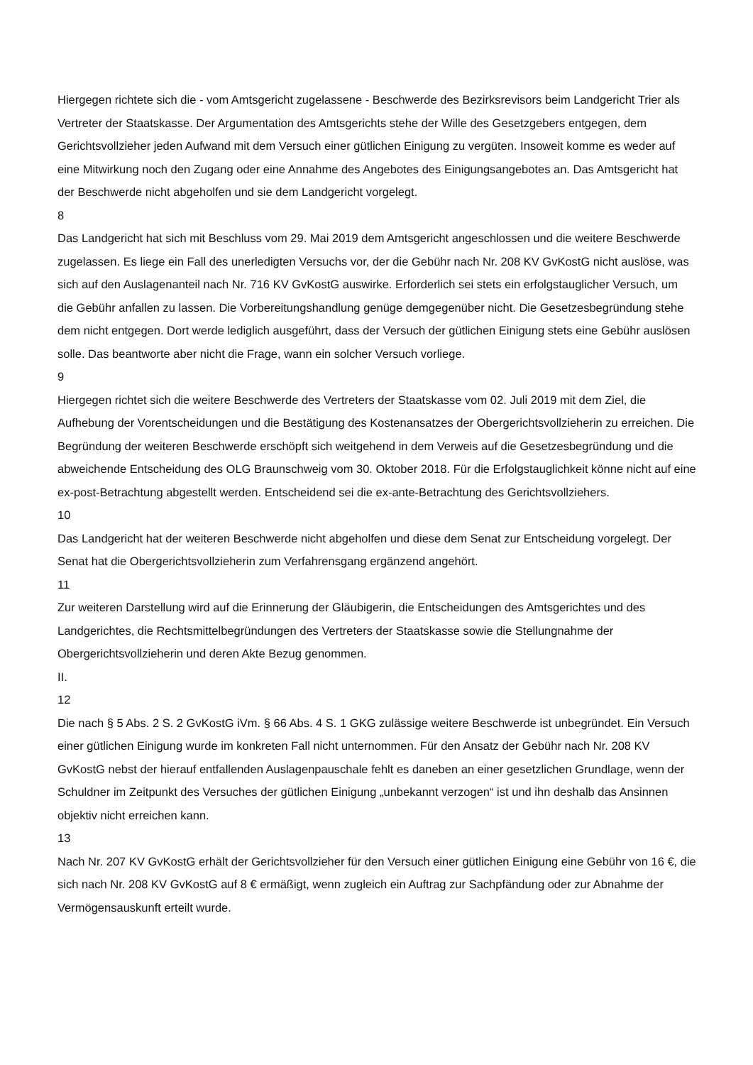Hiergegen richtete sich die - vom Amtsgericht zugelassene - Beschwerde des Bezirksrevisors beim Landgericht Trier als Vertreter der Staatskasse. Der Argumentation des Amtsgerichts stehe der Wille des Gesetzgebers entgegen, dem Gerichtsvollzieher jeden Aufwand mit dem Versuch einer gütlichen Einigung zu vergüten. Insoweit komme es weder auf eine Mitwirkung noch den Zugang oder eine Annahme des Angebotes des Einigungsangebotes an. Das Amtsgericht hat der Beschwerde nicht abgeholfen und sie dem Landgericht vorgelegt.
8
Das Landgericht hat sich mit Beschluss vom 29. Mai 2019 dem Amtsgericht angeschlossen und die weitere Beschwerde zugelassen. Es liege ein Fall des unerledigten Versuchs vor, der die Gebühr nach Nr. 208 KV GvKostG nicht auslöse, was sich auf den Auslagenanteil nach Nr. 716 KV GvKostG auswirke. Erforderlich sei stets ein erfolgstauglicher Versuch, um die Gebühr anfallen zu lassen. Die Vorbereitungshandlung genüge demgegenüber nicht. Die Gesetzesbegründung stehe dem nicht entgegen. Dort werde lediglich ausgeführt, dass der Versuch der gütlichen Einigung stets eine Gebühr auslösen solle. Das beantworte aber nicht die Frage, wann ein solcher Versuch vorliege.
9
Hiergegen richtet sich die weitere Beschwerde des Vertreters der Staatskasse vom 02. Juli 2019 mit dem Ziel, die Aufhebung der Vorentscheidungen und die Bestätigung des Kostenansatzes der Obergerichtsvollzieherin zu erreichen. Die Begründung der weiteren Beschwerde erschöpft sich weitgehend in dem Verweis auf die Gesetzesbegründung und die abweichende Entscheidung des OLG Braunschweig vom 30. Oktober 2018. Für die Erfolgstauglichkeit könne nicht auf eine ex-post-Betrachtung abgestellt werden. Entscheidend sei die ex-ante-Betrachtung des Gerichtsvollziehers.
10
Das Landgericht hat der weiteren Beschwerde nicht abgeholfen und diese dem Senat zur Entscheidung vorgelegt. Der Senat hat die Obergerichtsvollzieherin zum Verfahrensgang ergänzend angehört.
11
Zur weiteren Darstellung wird auf die Erinnerung der Gläubigerin, die Entscheidungen des Amtsgerichtes und des Landgerichtes, die Rechtsmittelbegründungen des Vertreters der Staatskasse sowie die Stellungnahme der Obergerichtsvollzieherin und deren Akte Bezug genommen.
II.
12
Die nach § 5 Abs. 2 S. 2 GvKostG iVm. § 66 Abs. 4 S. 1 GKG zulässige weitere Beschwerde ist unbegründet. Ein Versuch einer gütlichen Einigung wurde im konkreten Fall nicht unternommen. Für den Ansatz der Gebühr nach Nr. 208 KV GvKostG nebst der hierauf entfallenden Auslagenpauschale fehlt es daneben an einer gesetzlichen Grundlage, wenn der Schuldner im Zeitpunkt des Versuches der gütlichen Einigung „unbekannt verzogen“ ist und ihn deshalb das Ansinnen objektiv nicht erreichen kann.
13
Nach Nr. 207 KV GvKostG erhält der Gerichtsvollzieher für den Versuch einer gütlichen Einigung eine Gebühr von 16 €, die sich nach Nr. 208 KV GvKostG auf 8 € ermäßigt, wenn zugleich ein Auftrag zur Sachpfändung oder zur Abnahme der Vermögensauskunft erteilt wurde.